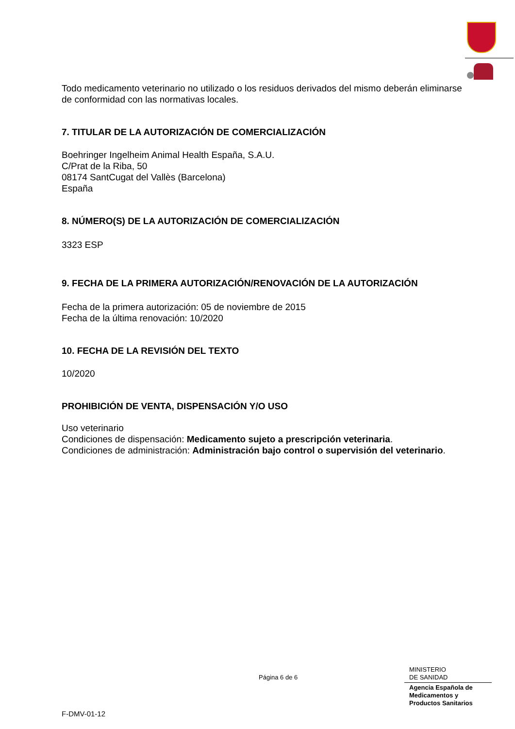Todo medicamento veterinario no utilizado o los residuos derivados del mismo deberán eliminarse de conformidad con las normativas locales.
7. TITULAR DE LA AUTORIZACIÓN DE COMERCIALIZACIÓN
Boehringer Ingelheim Animal Health España, S.A.U.
C/Prat de la Riba, 50
08174 SantCugat del Vallès (Barcelona)
España
8. NÚMERO(S) DE LA AUTORIZACIÓN DE COMERCIALIZACIÓN
3323 ESP
9. FECHA DE LA PRIMERA AUTORIZACIÓN/RENOVACIÓN DE LA AUTORIZACIÓN
Fecha de la primera autorización: 05 de noviembre de 2015
Fecha de la última renovación: 10/2020
10. FECHA DE LA REVISIÓN DEL TEXTO
10/2020
PROHIBICIÓN DE VENTA, DISPENSACIÓN Y/O USO
Uso veterinario
Condiciones de dispensación: Medicamento sujeto a prescripción veterinaria.
Condiciones de administración: Administración bajo control o supervisión del veterinario.
Página 6 de 6
MINISTERIO
DE SANIDAD
Agencia Española de
Medicamentos y
Productos Sanitarios
F-DMV-01-12